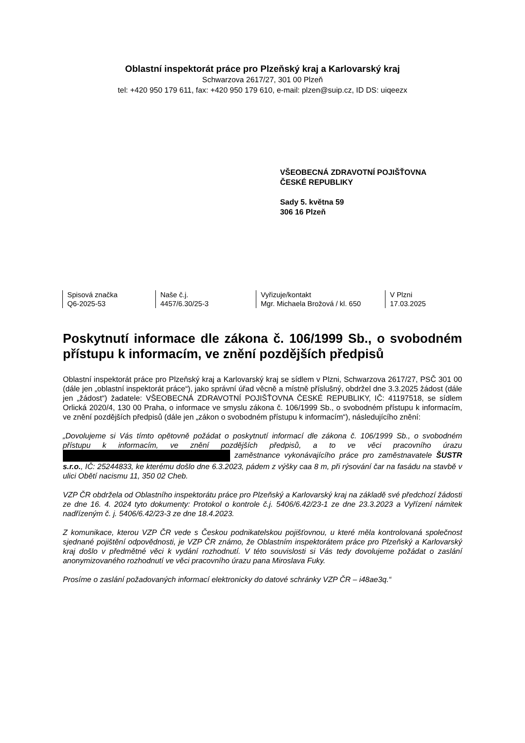Oblastní inspektorát práce pro Plzeňský kraj a Karlovarský kraj
Schwarzova 2617/27, 301 00 Plzeň
tel: +420 950 179 611, fax: +420 950 179 610, e-mail: plzen@suip.cz, ID DS: uiqeezx
VŠEOBECNÁ ZDRAVOTNÍ POJIŠŤOVNA
ČESKÉ REPUBLIKY
Sady 5. května 59
306 16 Plzeň
Spisová značka
Q6-2025-53
Naše č.j.
4457/6.30/25-3
Vyřizuje/kontakt
Mgr. Michaela Brožová / kl. 650
V Plzni
17.03.2025
Poskytnutí informace dle zákona č. 106/1999 Sb., o svobodném přístupu k informacím, ve znění pozdějších předpisů
Oblastní inspektorát práce pro Plzeňský kraj a Karlovarský kraj se sídlem v Plzni, Schwarzova 2617/27, PSČ 301 00 (dále jen „oblastní inspektorát práce“), jako správní úřad věcně a místně příslušný, obdržel dne 3.3.2025 žádost (dále jen „žádost“) žadatele: VŠEOBECNÁ ZDRAVOTNÍ POJIŠŤOVNA ČESKÉ REPUBLIKY, IČ: 41197518, se sídlem Orlická 2020/4, 130 00 Praha, o informace ve smyslu zákona č. 106/1999 Sb., o svobodném přístupu k informacím, ve znění pozdějších předpisů (dále jen „zákon o svobodném přístupu k informacím“), následujícího znění:
„Dovolujeme si Vás tímto opětovně požádat o poskytnutí informací dle zákona č. 106/1999 Sb., o svobodném přístupu k informacím, ve znění pozdějších předpisů, a to ve věci pracovního úrazu zaměstnance vykonávajícího práce pro zaměstnavatele ŠUSTR s.r.o., IČ: 25244833, ke kterému došlo dne 6.3.2023, pádem z výšky caa 8 m, při rýsování čar na fasádu na stavbě v ulici Obětí nacismu 11, 350 02 Cheb.
VZP ČR obdržela od Oblastního inspektorátu práce pro Plzeňský a Karlovarský kraj na základě své předchozí žádosti ze dne 16. 4. 2024 tyto dokumenty: Protokol o kontrole č.j. 5406/6.42/23-1 ze dne 23.3.2023 a Vyřízení námitek nadřízeným č. j. 5406/6.42/23-3 ze dne 18.4.2023.
Z komunikace, kterou VZP ČR vede s Českou podnikatelskou pojišťovnou, u které měla kontrolovaná společnost sjednané pojištění odpovědnosti, je VZP ČR známo, že Oblastním inspektorátem práce pro Plzeňský a Karlovarský kraj došlo v předmětné věci k vydání rozhodnutí. V této souvislosti si Vás tedy dovolujeme požádat o zaslání anonymizovaného rozhodnutí ve věci pracovního úrazu pana Miroslava Fuky.
Prosíme o zaslání požadovaných informací elektronicky do datové schránky VZP ČR – i48ae3q.“